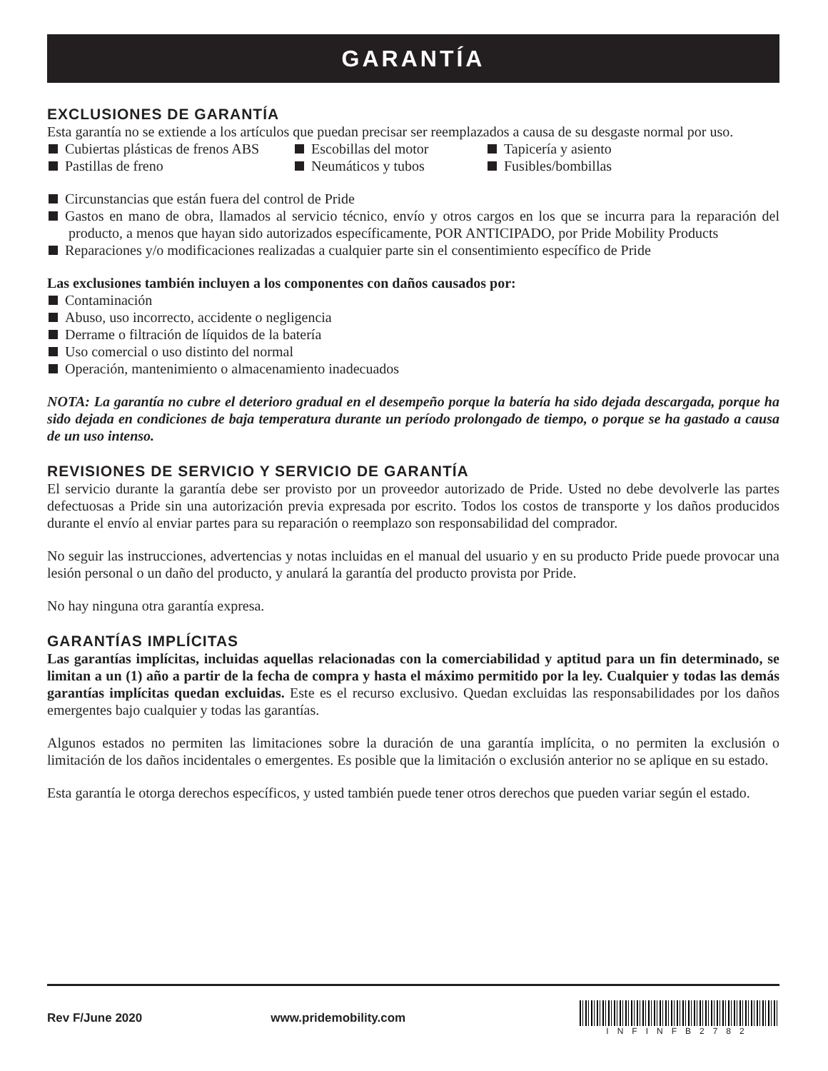GARANTÍA
EXCLUSIONES DE GARANTÍA
Esta garantía no se extiende a los artículos que puedan precisar ser reemplazados a causa de su desgaste normal por uso.
Cubiertas plásticas de frenos ABS
Escobillas del motor
Tapicería y asiento
Pastillas de freno
Neumáticos y tubos
Fusibles/bombillas
Circunstancias que están fuera del control de Pride
Gastos en mano de obra, llamados al servicio técnico, envío y otros cargos en los que se incurra para la reparación del producto, a menos que hayan sido autorizados específicamente, POR ANTICIPADO, por Pride Mobility Products
Reparaciones y/o modificaciones realizadas a cualquier parte sin el consentimiento específico de Pride
Las exclusiones también incluyen a los componentes con daños causados por:
Contaminación
Abuso, uso incorrecto, accidente o negligencia
Derrame o filtración de líquidos de la batería
Uso comercial o uso distinto del normal
Operación, mantenimiento o almacenamiento inadecuados
NOTA: La garantía no cubre el deterioro gradual en el desempeño porque la batería ha sido dejada descargada, porque ha sido dejada en condiciones de baja temperatura durante un período prolongado de tiempo, o porque se ha gastado a causa de un uso intenso.
REVISIONES DE SERVICIO Y SERVICIO DE GARANTÍA
El servicio durante la garantía debe ser provisto por un proveedor autorizado de Pride. Usted no debe devolverle las partes defectuosas a Pride sin una autorización previa expresada por escrito. Todos los costos de transporte y los daños producidos durante el envío al enviar partes para su reparación o reemplazo son responsabilidad del comprador.
No seguir las instrucciones, advertencias y notas incluidas en el manual del usuario y en su producto Pride puede provocar una lesión personal o un daño del producto, y anulará la garantía del producto provista por Pride.
No hay ninguna otra garantía expresa.
GARANTÍAS IMPLÍCITAS
Las garantías implícitas, incluidas aquellas relacionadas con la comerciabilidad y aptitud para un fin determinado, se limitan a un (1) año a partir de la fecha de compra y hasta el máximo permitido por la ley. Cualquier y todas las demás garantías implícitas quedan excluidas. Este es el recurso exclusivo. Quedan excluidas las responsabilidades por los daños emergentes bajo cualquier y todas las garantías.
Algunos estados no permiten las limitaciones sobre la duración de una garantía implícita, o no permiten la exclusión o limitación de los daños incidentales o emergentes. Es posible que la limitación o exclusión anterior no se aplique en su estado.
Esta garantía le otorga derechos específicos, y usted también puede tener otros derechos que pueden variar según el estado.
Rev F/June 2020 www.pridemobility.com
INFINFB2782